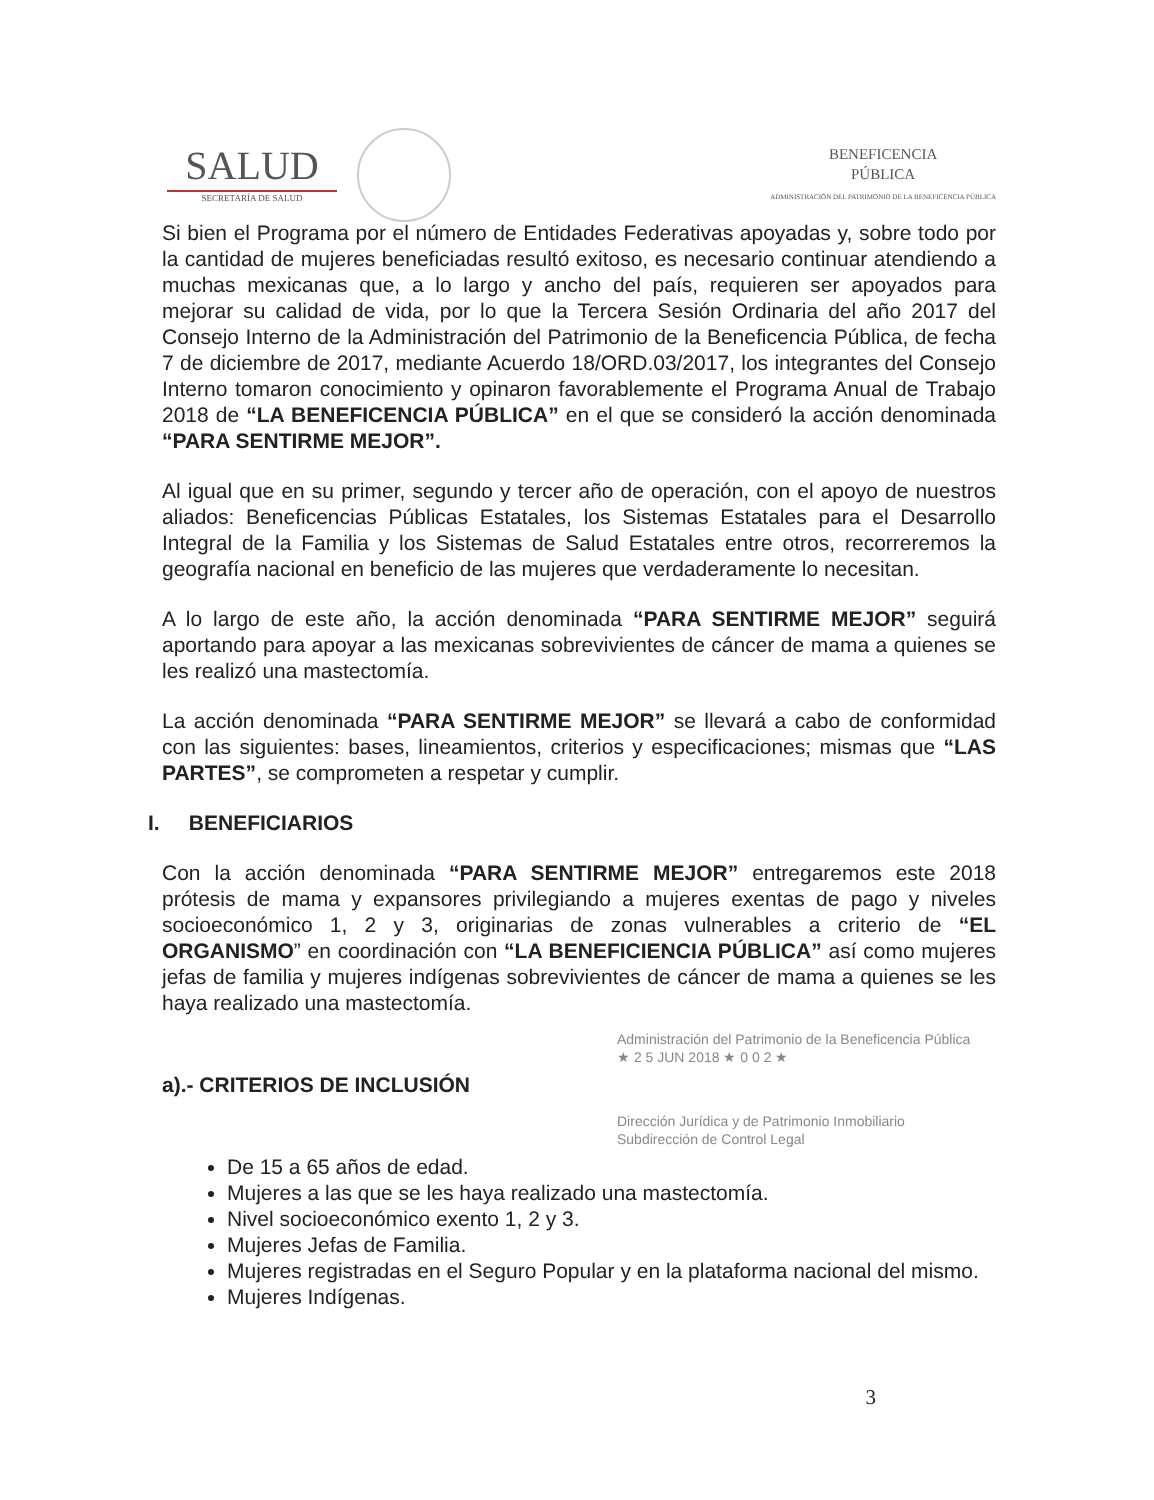SALUD
SECRETARÍA DE SALUD
BENEFICENCIA
PÚBLICA
ADMINISTRACIÓN DEL PATRIMONIO DE LA BENEFICENCIA PÚBLICA
Si bien el Programa por el número de Entidades Federativas apoyadas y, sobre todo por la cantidad de mujeres beneficiadas resultó exitoso, es necesario continuar atendiendo a muchas mexicanas que, a lo largo y ancho del país, requieren ser apoyados para mejorar su calidad de vida, por lo que la Tercera Sesión Ordinaria del año 2017 del Consejo Interno de la Administración del Patrimonio de la Beneficencia Pública, de fecha 7 de diciembre de 2017, mediante Acuerdo 18/ORD.03/2017, los integrantes del Consejo Interno tomaron conocimiento y opinaron favorablemente el Programa Anual de Trabajo 2018 de “LA BENEFICENCIA PÚBLICA” en el que se consideró la acción denominada “PARA SENTIRME MEJOR”.
Al igual que en su primer, segundo y tercer año de operación, con el apoyo de nuestros aliados: Beneficencias Públicas Estatales, los Sistemas Estatales para el Desarrollo Integral de la Familia y los Sistemas de Salud Estatales entre otros, recorreremos la geografía nacional en beneficio de las mujeres que verdaderamente lo necesitan.
A lo largo de este año, la acción denominada “PARA SENTIRME MEJOR” seguirá aportando para apoyar a las mexicanas sobrevivientes de cáncer de mama a quienes se les realizó una mastectomía.
La acción denominada “PARA SENTIRME MEJOR” se llevará a cabo de conformidad con las siguientes: bases, lineamientos, criterios y especificaciones; mismas que “LAS PARTES”, se comprometen a respetar y cumplir.
I. BENEFICIARIOS
Con la acción denominada “PARA SENTIRME MEJOR” entregaremos este 2018 prótesis de mama y expansores privilegiando a mujeres exentas de pago y niveles socioeconómico 1, 2 y 3, originarias de zonas vulnerables a criterio de “EL ORGANISMO” en coordinación con “LA BENEFICIENCIA PÚBLICA” así como mujeres jefas de familia y mujeres indígenas sobrevivientes de cáncer de mama a quienes se les haya realizado una mastectomía.
Administración del Patrimonio de la Beneficencia Pública
★ 2 5 JUN 2018 ★ 0 0 2 ★
a).- CRITERIOS DE INCLUSIÓN
Dirección Jurídica y de Patrimonio Inmobiliario
Subdirección de Control Legal
De 15 a 65 años de edad.
Mujeres a las que se les haya realizado una mastectomía.
Nivel socioeconómico exento 1, 2 y 3.
Mujeres Jefas de Familia.
Mujeres registradas en el Seguro Popular y en la plataforma nacional del mismo.
Mujeres Indígenas.
3